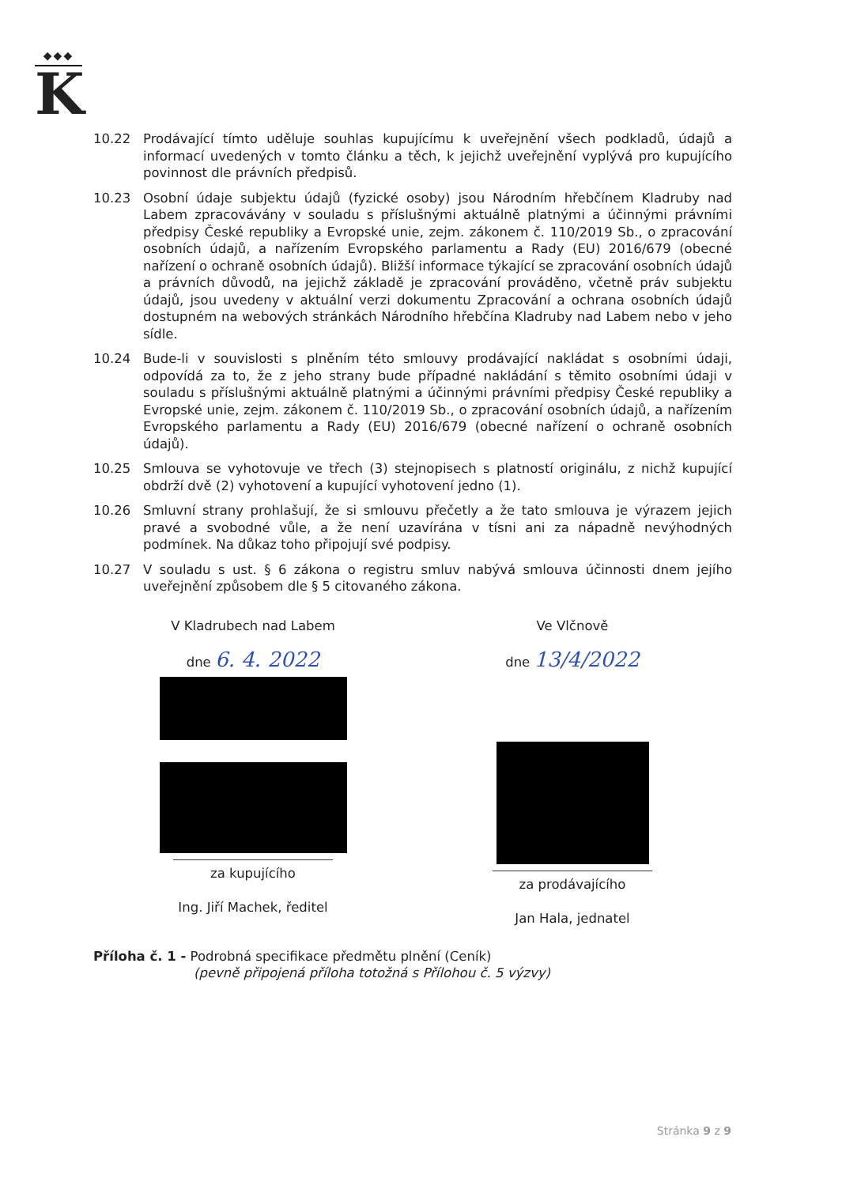◆◆◆
K
10.22 Prodávající tímto uděluje souhlas kupujícímu k uveřejnění všech podkladů, údajů a informací uvedených v tomto článku a těch, k jejichž uveřejnění vyplývá pro kupujícího povinnost dle právních předpisů.
10.23 Osobní údaje subjektu údajů (fyzické osoby) jsou Národním hřebčínem Kladruby nad Labem zpracovávány v souladu s příslušnými aktuálně platnými a účinnými právními předpisy České republiky a Evropské unie, zejm. zákonem č. 110/2019 Sb., o zpracování osobních údajů, a nařízením Evropského parlamentu a Rady (EU) 2016/679 (obecné nařízení o ochraně osobních údajů). Bližší informace týkající se zpracování osobních údajů a právních důvodů, na jejichž základě je zpracování prováděno, včetně práv subjektu údajů, jsou uvedeny v aktuální verzi dokumentu Zpracování a ochrana osobních údajů dostupném na webových stránkách Národního hřebčína Kladruby nad Labem nebo v jeho sídle.
10.24 Bude-li v souvislosti s plněním této smlouvy prodávající nakládat s osobními údaji, odpovídá za to, že z jeho strany bude případné nakládání s těmito osobními údaji v souladu s příslušnými aktuálně platnými a účinnými právními předpisy České republiky a Evropské unie, zejm. zákonem č. 110/2019 Sb., o zpracování osobních údajů, a nařízením Evropského parlamentu a Rady (EU) 2016/679 (obecné nařízení o ochraně osobních údajů).
10.25 Smlouva se vyhotovuje ve třech (3) stejnopisech s platností originálu, z nichž kupující obdrží dvě (2) vyhotovení a kupující vyhotovení jedno (1).
10.26 Smluvní strany prohlašují, že si smlouvu přečetly a že tato smlouva je výrazem jejich pravé a svobodné vůle, a že není uzavírána v tísni ani za nápadně nevýhodných podmínek. Na důkaz toho připojují své podpisy.
10.27 V souladu s ust. § 6 zákona o registru smluv nabývá smlouva účinnosti dnem jejího uveřejnění způsobem dle § 5 citovaného zákona.
V Kladrubech nad Labem
dne 6. 4. 2022
za kupujícího
Ing. Jiří Machek, ředitel
Ve Vlčnově
dne 13/4/2022
za prodávajícího
Jan Hala, jednatel
Příloha č. 1 - Podrobná specifikace předmětu plnění (Ceník)
(pevně připojená příloha totožná s Přílohou č. 5 výzvy)
Stránka 9 z 9